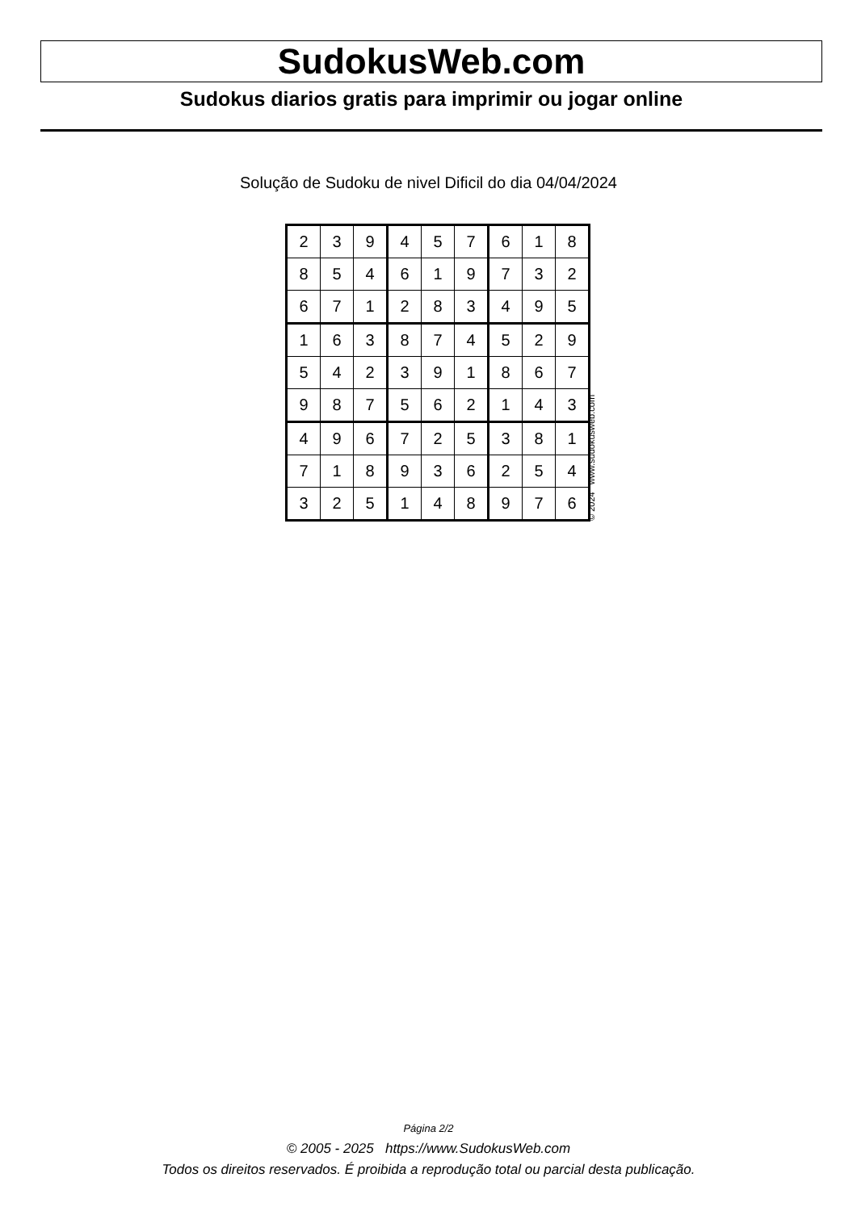SudokusWeb.com
Sudokus diarios gratis para imprimir ou jogar online
Solução de Sudoku de nivel Dificil do dia 04/04/2024
| 2 | 3 | 9 | 4 | 5 | 7 | 6 | 1 | 8 |
| 8 | 5 | 4 | 6 | 1 | 9 | 7 | 3 | 2 |
| 6 | 7 | 1 | 2 | 8 | 3 | 4 | 9 | 5 |
| 1 | 6 | 3 | 8 | 7 | 4 | 5 | 2 | 9 |
| 5 | 4 | 2 | 3 | 9 | 1 | 8 | 6 | 7 |
| 9 | 8 | 7 | 5 | 6 | 2 | 1 | 4 | 3 |
| 4 | 9 | 6 | 7 | 2 | 5 | 3 | 8 | 1 |
| 7 | 1 | 8 | 9 | 3 | 6 | 2 | 5 | 4 |
| 3 | 2 | 5 | 1 | 4 | 8 | 9 | 7 | 6 |
© 2024 www.sudokusweb.com
Página 2/2
© 2005 - 2025 https://www.SudokusWeb.com
Todos os direitos reservados. É proibida a reprodução total ou parcial desta publicação.